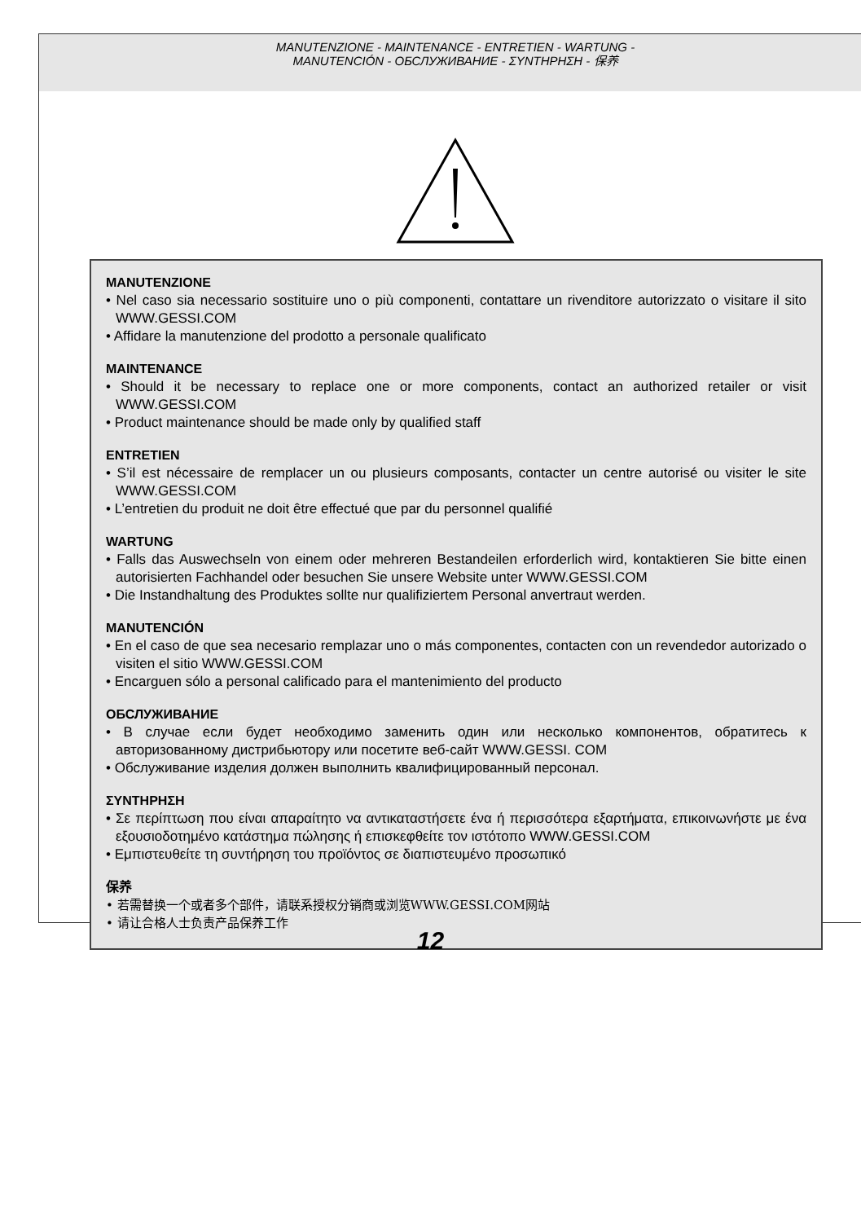MANUTENZIONE - MAINTENANCE - ENTRETIEN - WARTUNG -
MANUTENCIÓN - ОБСЛУЖИВАНИЕ - ΣΥΝΤΗΡΗΣΗ - 保养
MANUTENZIONE
• Nel caso sia necessario sostituire uno o più componenti, contattare un rivenditore autorizzato o visitare il sito WWW.GESSI.COM
• Affidare la manutenzione del prodotto a personale qualificato
MAINTENANCE
• Should it be necessary to replace one or more components, contact an authorized retailer or visit WWW.GESSI.COM
• Product maintenance should be made only by qualified staff
ENTRETIEN
• S’il est nécessaire de remplacer un ou plusieurs composants, contacter un centre autorisé ou visiter le site WWW.GESSI.COM
• L’entretien du produit ne doit être effectué que par du personnel qualifié
WARTUNG
• Falls das Auswechseln von einem oder mehreren Bestandeilen erforderlich wird, kontaktieren Sie bitte einen autorisierten Fachhandel oder besuchen Sie unsere Website unter WWW.GESSI.COM
• Die Instandhaltung des Produktes sollte nur qualifiziertem Personal anvertraut werden.
MANUTENCIÓN
• En el caso de que sea necesario remplazar uno o más componentes, contacten con un revendedor autorizado o visiten el sitio WWW.GESSI.COM
• Encarguen sólo a personal calificado para el mantenimiento del producto
ОБСЛУЖИВАНИЕ
• В случае если будет необходимо заменить один или несколько компонентов, обратитесь к авторизованному дистрибьютору или посетите веб-сайт WWW.GESSI. COM
• Обслуживание изделия должен выполнить квалифицированный персонал.
ΣΥΝΤΗΡΗΣΗ
• Σε περίπτωση που είναι απαραίτητο να αντικαταστήσετε ένα ή περισσότερα εξαρτήματα, επικοινωνήστε με ένα εξουσιοδοτημένο κατάστημα πώλησης ή επισκεφθείτε τον ιστότοπο WWW.GESSI.COM
• Εμπιστευθείτε τη συντήρηση του προϊόντος σε διαπιστευμένο προσωπικό
保养
• 若需替换一个或者多个部件，请联系授权分销商或浏览WWW.GESSI.COM网站
• 请让合格人士负责产品保养工作
12